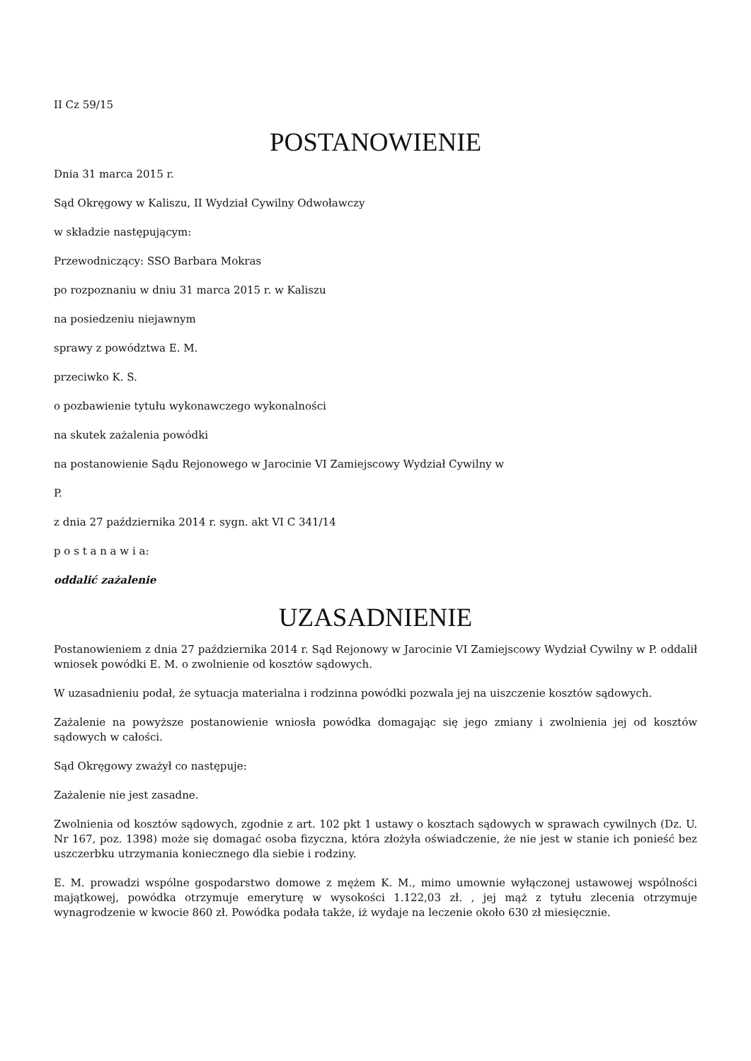II Cz 59/15
POSTANOWIENIE
Dnia 31 marca 2015 r.
Sąd Okręgowy w Kaliszu, II Wydział Cywilny Odwoławczy
w składzie następującym:
Przewodniczący: SSO Barbara Mokras
po rozpoznaniu w dniu 31 marca 2015 r. w Kaliszu
na posiedzeniu niejawnym
sprawy z powództwa E. M.
przeciwko K. S.
o pozbawienie tytułu wykonawczego wykonalności
na skutek zażalenia powódki
na postanowienie Sądu Rejonowego w Jarocinie VI Zamiejscowy Wydział Cywilny w
P.
z dnia 27 października 2014 r. sygn. akt VI C 341/14
p o s t a n a w i a:
oddalić zażalenie
UZASADNIENIE
Postanowieniem z dnia 27 października 2014 r. Sąd Rejonowy w Jarocinie VI Zamiejscowy Wydział Cywilny w P. oddalił wniosek powódki E. M. o zwolnienie od kosztów sądowych.
W uzasadnieniu podał, że sytuacja materialna i rodzinna powódki pozwala jej na uiszczenie kosztów sądowych.
Zażalenie na powyższe postanowienie wniosła powódka domagając się jego zmiany i zwolnienia jej od kosztów sądowych w całości.
Sąd Okręgowy zważył co następuje:
Zażalenie nie jest zasadne.
Zwolnienia od kosztów sądowych, zgodnie z art. 102 pkt 1 ustawy o kosztach sądowych w sprawach cywilnych (Dz. U. Nr 167, poz. 1398) może się domagać osoba fizyczna, która złożyła oświadczenie, że nie jest w stanie ich ponieść bez uszczerbku utrzymania koniecznego dla siebie i rodziny.
E. M. prowadzi wspólne gospodarstwo domowe z mężem K. M., mimo umownie wyłączonej ustawowej wspólności majątkowej, powódka otrzymuje emeryturę w wysokości 1.122,03 zł. , jej mąż z tytułu zlecenia otrzymuje wynagrodzenie w kwocie 860 zł. Powódka podała także, iż wydaje na leczenie około 630 zł miesięcznie.